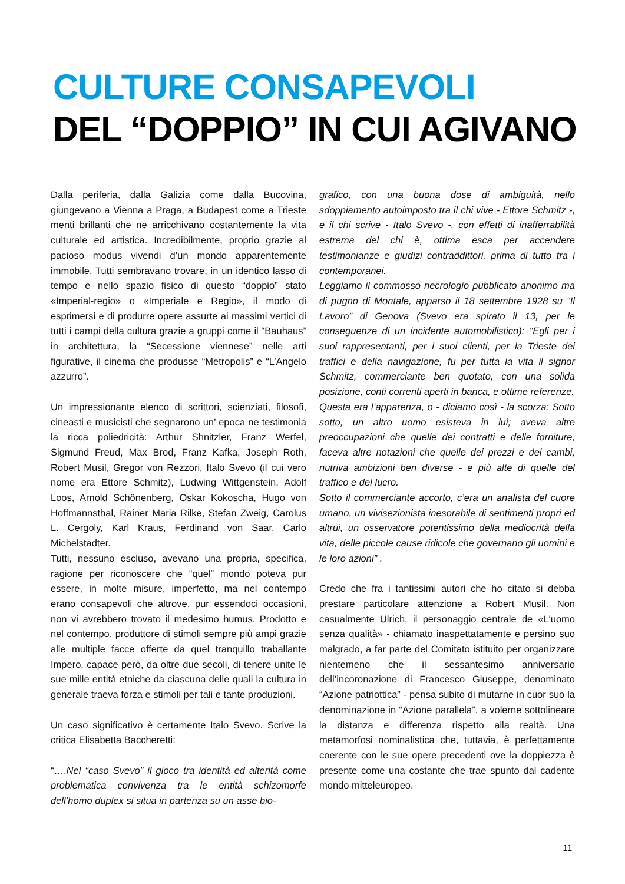CULTURE CONSAPEVOLI
DEL “DOPPIO” IN CUI AGIVANO
Dalla periferia, dalla Galizia come dalla Bucovina, giungevano a Vienna a Praga, a Budapest come a Trieste menti brillanti che ne arricchivano costantemente la vita culturale ed artistica. Incredibilmente, proprio grazie al pacioso modus vivendi d’un mondo apparentemente immobile. Tutti sembravano trovare, in un identico lasso di tempo e nello spazio fisico di questo “doppio” stato «Imperial-regio» o «Imperiale e Regio», il modo di esprimersi e di produrre opere assurte ai massimi vertici di tutti i campi della cultura grazie a gruppi come il “Bauhaus” in architettura, la “Secessione viennese” nelle arti figurative, il cinema che produsse “Metropolis” e “L’Angelo azzurro”.
Un impressionante elenco di scrittori, scienziati, filosofi, cineasti e musicisti che segnarono un’ epoca ne testimonia la ricca poliedricità: Arthur Shnitzler, Franz Werfel, Sigmund Freud, Max Brod, Franz Kafka, Joseph Roth, Robert Musil, Gregor von Rezzori, Italo Svevo (il cui vero nome era Ettore Schmitz), Ludwing Wittgenstein, Adolf Loos, Arnold Schönenberg, Oskar Kokoscha, Hugo von Hoffmannsthal, Rainer Maria Rilke, Stefan Zweig, Carolus L. Cergoly, Karl Kraus, Ferdinand von Saar, Carlo Michelstädter.
Tutti, nessuno escluso, avevano una propria, specifica, ragione per riconoscere che “quel” mondo poteva pur essere, in molte misure, imperfetto, ma nel contempo erano consapevoli che altrove, pur essendoci occasioni, non vi avrebbero trovato il medesimo humus. Prodotto e nel contempo, produttore di stimoli sempre più ampi grazie alle multiple facce offerte da quel tranquillo traballante Impero, capace però, da oltre due secoli, di tenere unite le sue mille entità etniche da ciascuna delle quali la cultura in generale traeva forza e stimoli per tali e tante produzioni.
Un caso significativo è certamente Italo Svevo. Scrive la critica Elisabetta Baccheretti:
“….Nel “caso Svevo” il gioco tra identità ed alterità come problematica convivenza tra le entità schizomorfe dell’homo duplex si situa in partenza su un asse bio-
grafico, con una buona dose di ambiguità, nello sdoppiamento autoimposto tra il chi vive - Ettore Schmitz -, e il chi scrive - Italo Svevo -, con effetti di inafferrabilità estrema del chi è, ottima esca per accendere testimonianze e giudizi contraddittori, prima di tutto tra i contemporanei.
Leggiamo il commosso necrologio pubblicato anonimo ma di pugno di Montale, apparso il 18 settembre 1928 su “Il Lavoro” di Genova (Svevo era spirato il 13, per le conseguenze di un incidente automobilistico): “Egli per i suoi rappresentanti, per i suoi clienti, per la Trieste dei traffici e della navigazione, fu per tutta la vita il signor Schmitz, commerciante ben quotato, con una solida posizione, conti correnti aperti in banca, e ottime referenze.
Questa era l’apparenza, o - diciamo così - la scorza: Sotto sotto, un altro uomo esisteva in lui; aveva altre preoccupazioni che quelle dei contratti e delle forniture, faceva altre notazioni che quelle dei prezzi e dei cambi, nutriva ambizioni ben diverse - e più alte di quelle del traffico e del lucro.
Sotto il commerciante accorto, c’era un analista del cuore umano, un vivisezionista inesorabile di sentimenti propri ed altrui, un osservatore potentissimo della mediocrità della vita, delle piccole cause ridicole che governano gli uomini e le loro azioni” .
Credo che fra i tantissimi autori che ho citato si debba prestare particolare attenzione a Robert Musil. Non casualmente Ulrich, il personaggio centrale de «L’uomo senza qualità» - chiamato inaspettatamente e persino suo malgrado, a far parte del Comitato istituito per organizzare nientemeno che il sessantesimo anniversario dell’incoronazione di Francesco Giuseppe, denominato “Azione patriottica” - pensa subito di mutarne in cuor suo la denominazione in “Azione parallela”, a volerne sottolineare la distanza e differenza rispetto alla realtà. Una metamorfosi nominalistica che, tuttavia, è perfettamente coerente con le sue opere precedenti ove la doppiezza è presente come una costante che trae spunto dal cadente mondo mitteleuropeo.
11